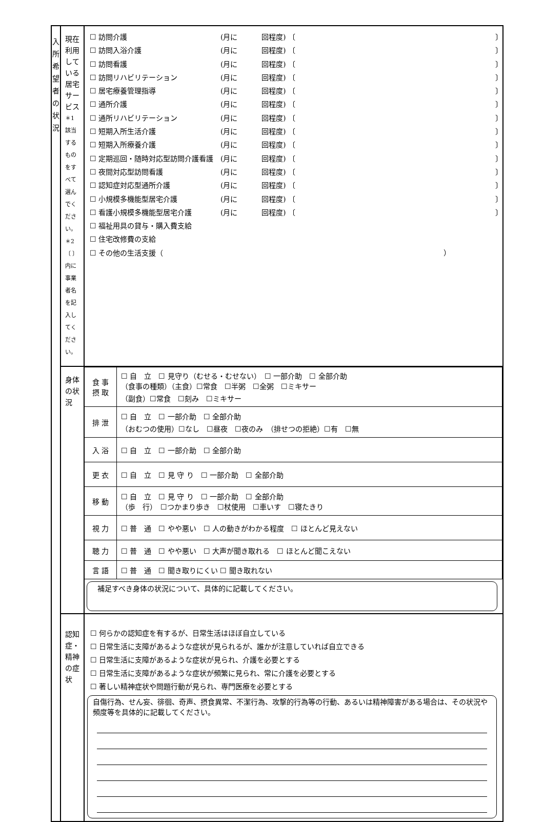| 入 所 希 望 者 の 状 況 | 現在利用している居宅サービス ＊1 該当するものをすべて選んでください。 ＊2 〔 〕内に事業者名を記入してください。 | ☐ 訪問介護 (月に 回程度) 〔 〕 ☐ 訪問入浴介護 (月に 回程度) 〔 〕 ☐ 訪問看護 (月に 回程度) 〔 〕 ☐ 訪問リハビリテーション (月に 回程度) 〔 〕 ☐ 居宅療養管理指導 (月に 回程度) 〔 〕 ☐ 通所介護 (月に 回程度) 〔 〕 ☐ 通所リハビリテーション (月に 回程度) 〔 〕 ☐ 短期入所生活介護 (月に 回程度) 〔 〕 ☐ 短期入所療養介護 (月に 回程度) 〔 〕 ☐ 定期巡回・随時対応型訪問介護看護 (月に 回程度) 〔 〕 ☐ 夜間対応型訪問看護 (月に 回程度) 〔 〕 ☐ 認知症対応型通所介護 (月に 回程度) 〔 〕 ☐ 小規模多機能型居宅介護 (月に 回程度) 〔 〕 ☐ 看護小規模多機能型居宅介護 (月に 回程度) 〔 〕 ☐ 福祉用具の貸与・購入費支給 ☐ 住宅改修費の支給 ☐ その他の生活支援（ ） |
| | 身体の状況 | / 食 事 摂 取 / ☐ 自 立 ☐ 見守り（むせる・むせない） ☐ 一部介助 ☐ 全部介助 （食事の種類）（主食）☐常食 ☐半粥 ☐全粥 ☐ミキサー （副食）☐常食 ☐刻み ☐ミキサー / / 排 泄 / ☐ 自 立 ☐ 一部介助 ☐ 全部介助 （おむつの使用）☐なし ☐昼夜 ☐夜のみ （排せつの拒絶）☐有 ☐無 / / 入 浴 / ☐ 自 立 ☐ 一部介助 ☐ 全部介助 / / 更 衣 / ☐ 自 立 ☐ 見 守 り ☐ 一部介助 ☐ 全部介助 / / 移 動 / ☐ 自 立 ☐ 見 守 り ☐ 一部介助 ☐ 全部介助 （歩 行） ☐つかまり歩き ☐杖使用 ☐車いす ☐寝たきり / / 視 力 / ☐ 普 通 ☐ やや悪い ☐ 人の動きがわかる程度 ☐ ほとんど見えない / / 聴 力 / ☐ 普 通 ☐ やや悪い ☐ 大声が聞き取れる ☐ ほとんど聞こえない / / 言 語 / ☐ 普 通 ☐ 聞き取りにくい ☐ 聞き取れない / 補足すべき身体の状況について、具体的に記載してください。 |
| | 認知症・精神の症状 | ☐ 何らかの認知症を有するが、日常生活はほぼ自立している ☐ 日常生活に支障があるような症状が見られるが、誰かが注意していれば自立できる ☐ 日常生活に支障があるような症状が見られ、介護を必要とする ☐ 日常生活に支障があるような症状が頻繁に見られ、常に介護を必要とする ☐ 著しい精神症状や問題行動が見られ、専門医療を必要とする 自傷行為、せん妄、徘徊、奇声、摂食異常、不潔行為、攻撃的行為等の行動、あるいは精神障害がある場合は、その状況や頻度等を具体的に記載してください。 |